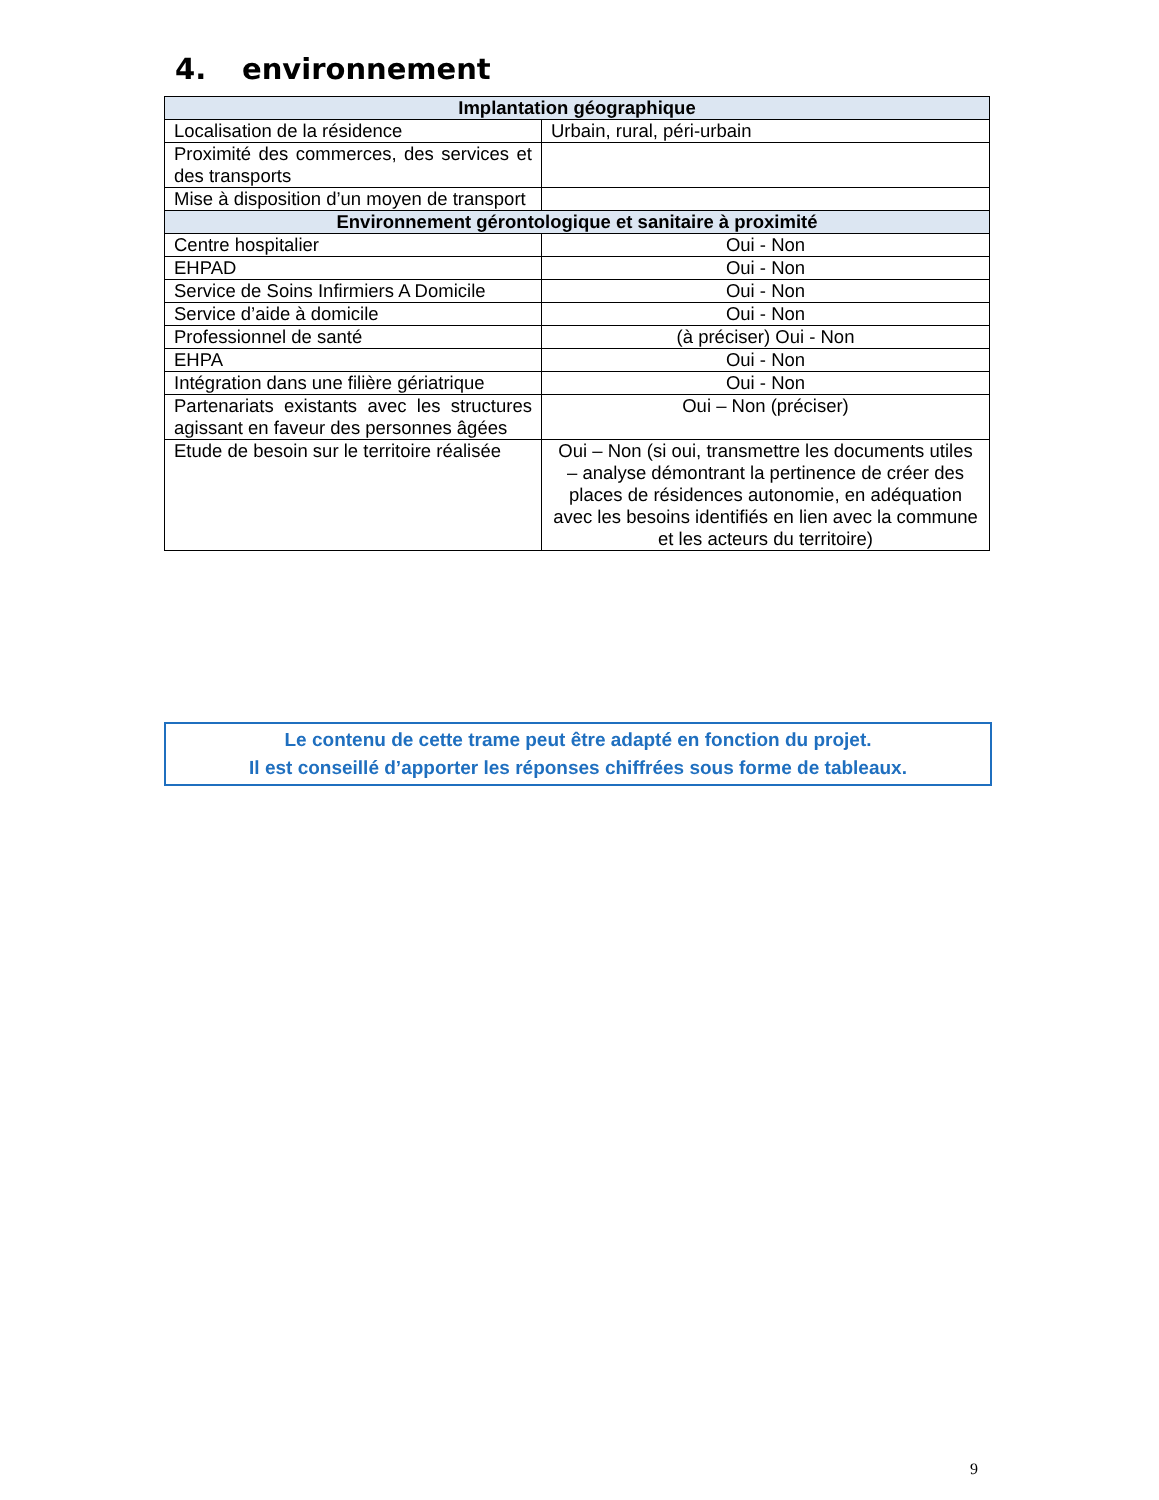4. environnement
| Implantation géographique | |
| --- | --- |
| Localisation de la résidence | Urbain, rural, péri-urbain |
| Proximité des commerces, des services et des transports | |
| Mise à disposition d’un moyen de transport | |
| Environnement gérontologique et sanitaire à proximité | |
| Centre hospitalier | Oui - Non |
| EHPAD | Oui - Non |
| Service de Soins Infirmiers A Domicile | Oui - Non |
| Service d’aide à domicile | Oui - Non |
| Professionnel de santé | (à préciser) Oui - Non |
| EHPA | Oui - Non |
| Intégration dans une filière gériatrique | Oui - Non |
| Partenariats existants avec les structures agissant en faveur des personnes âgées | Oui – Non (préciser) |
| Etude de besoin sur le territoire réalisée | Oui – Non (si oui, transmettre les documents utiles – analyse démontrant la pertinence de créer des places de résidences autonomie, en adéquation avec les besoins identifiés en lien avec la commune et les acteurs du territoire) |
Le contenu de cette trame peut être adapté en fonction du projet.
Il est conseillé d’apporter les réponses chiffrées sous forme de tableaux.
9